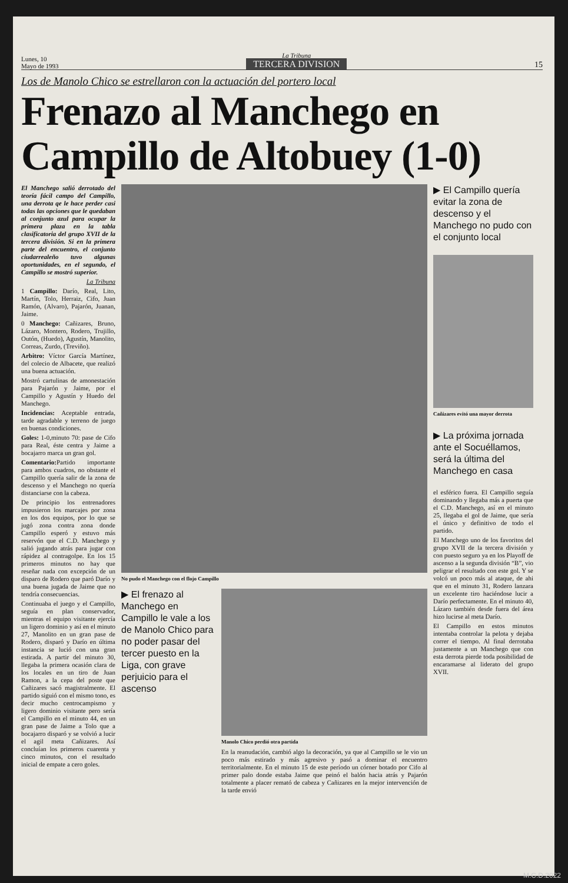Lunes, 10
Mayo de 1993 La Tribuna
TERCERA DIVISION 15
Los de Manolo Chico se estrellaron con la actuación del portero local
Frenazo al Manchego en Campillo de Altobuey (1-0)
El Manchego salió derrotado del teoría fácil campo del Campillo, una derrota qe le hace perder casi todas las opciones que le quedaban al conjunto azul para ocupar la primera plaza en la tabla clasificatoria del grupo XVII de la tercera división. Si en la primera parte del encuentro, el conjunto ciudarrealeño tuvo algunas oportunidades, en el segundo, el Campillo se mostró superior.
La Tribuna
1 Campillo: Darío, Real, Lito, Martín, Tolo, Herraiz, Cifo, Juan Ramón, (Alvaro), Pajarón, Juanan, Jaime.
0 Manchego: Cañizares, Bruno, Lázaro, Montero, Rodero, Trujillo, Outón, (Huedo), Agustín, Manolito, Correas, Zurdo, (Treviño).
Arbitro: Víctor García Martínez, del colecio de Albacete, que realizó una buena actuación.
Mostró cartulinas de amonestación para Pajarón y Jaime, por el Campillo y Agustín y Huedo del Manchego.
Incidencias: Aceptable entrada, tarde agradable y terreno de juego en buenas condiciones.
Goles: 1-0,minuto 70: pase de Cifo para Real, éste centra y Jaime a bocajarro marca un gran gol.
Comentario: Partido importante para ambos cuadros, no obstante el Campillo quería salir de la zona de descenso y el Manchego no quería distanciarse con la cabeza.
De principio los entrenadores impusieron los marcajes por zona en los dos equipos, por lo que se jugó zona contra zona donde Campillo esperó y estuvo más reservón que el C.D. Manchego y salió jugando atrás para jugar con rápidez al contragolpe. En los 15 primeros minutos no hay que reseñar nada con excepción de un disparo de Rodero que paró Darío y una buena jugada de Jaime que no tendría consecuencias.
Continuaba el juego y el Campillo, seguía en plan conservador, mientras el equipo visitante ejercía un ligero dominio y así en el minuto 27, Manolito en un gran pase de Rodero, disparó y Darío en última instancia se lució con una gran estirada. A partir del minuto 30, llegaba la primera ocasión clara de los locales en un tiro de Juan Ramon, a la cepa del poste que Cañizares sacó magistralmente. El partido siguió con el mismo tono, es decir mucho centrocampismo y ligero dominio visitante pero sería el Campillo en el minuto 44, en un gran pase de Jaime a Tolo que a bocajarro disparó y se volvió a lucir el agil meta Cañizares. Así concluían los primeros cuarenta y cinco minutos, con el resultado inicial de empate a cero goles.
No pudo el Manchego con el flojo Campillo
▶ El frenazo al Manchego en Campillo le vale a los de Manolo Chico para no poder pasar del tercer puesto en la Liga, con grave perjuicio para el ascenso
Manolo Chico perdió otra partida
En la reanudación, cambió algo la decoración, ya que al Campillo se le vio un poco más estirado y más agresivo y pasó a dominar el encuentro territorialmente. En el minuto 15 de este período un córner botado por Cifo al primer palo donde estaba Jaime que peinó el balón hacia atrás y Pajarón totalmente a placer remató de cabeza y Cañizares en la mejor intervención de la tarde envió
▶ El Campillo quería evitar la zona de descenso y el Manchego no pudo con el conjunto local
Cañizares evitó una mayor derrota
▶ La próxima jornada ante el Socuéllamos, será la última del Manchego en casa
el esférico fuera. El Campillo seguía dominando y llegaba más a puerta que el C.D. Manchego, así en el minuto 25, llegaba el gol de Jaime, que sería el único y definitivo de todo el partido.
El Manchego uno de los favoritos del grupo XVII de la tercera división y con puesto seguro ya en los Playoff de ascenso a la segunda división “B”, vio peligrar el resultado con este gol. Y se volcó un poco más al ataque, de ahi que en el minuto 31, Rodero lanzara un excelente tiro haciéndose lucir a Darío perfectamente. En el minuto 40, Lázaro también desde fuera del área hizo lucirse al meta Darío.
El Campillo en estos minutos intentaba controlar la pelota y dejaba correr el tiempo. Al final derrotaba justamente a un Manchego que con esta derrota pierde toda posibilidad de encaramarse al liderato del grupo XVII.
M.C.D.2022